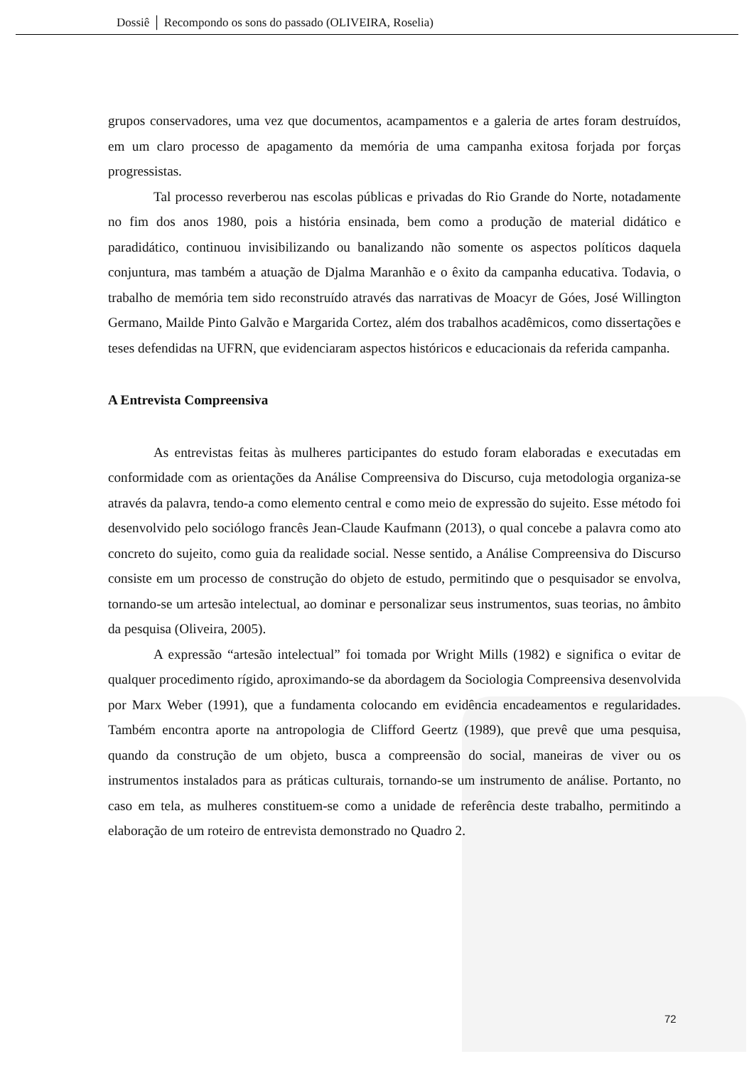Dossiê │ Recompondo os sons do passado (OLIVEIRA, Roselia)
grupos conservadores, uma vez que documentos, acampamentos e a galeria de artes foram destruídos, em um claro processo de apagamento da memória de uma campanha exitosa forjada por forças progressistas.
Tal processo reverberou nas escolas públicas e privadas do Rio Grande do Norte, notadamente no fim dos anos 1980, pois a história ensinada, bem como a produção de material didático e paradidático, continuou invisibilizando ou banalizando não somente os aspectos políticos daquela conjuntura, mas também a atuação de Djalma Maranhão e o êxito da campanha educativa. Todavia, o trabalho de memória tem sido reconstruído através das narrativas de Moacyr de Góes, José Willington Germano, Mailde Pinto Galvão e Margarida Cortez, além dos trabalhos acadêmicos, como dissertações e teses defendidas na UFRN, que evidenciaram aspectos históricos e educacionais da referida campanha.
A Entrevista Compreensiva
As entrevistas feitas às mulheres participantes do estudo foram elaboradas e executadas em conformidade com as orientações da Análise Compreensiva do Discurso, cuja metodologia organiza-se através da palavra, tendo-a como elemento central e como meio de expressão do sujeito. Esse método foi desenvolvido pelo sociólogo francês Jean-Claude Kaufmann (2013), o qual concebe a palavra como ato concreto do sujeito, como guia da realidade social. Nesse sentido, a Análise Compreensiva do Discurso consiste em um processo de construção do objeto de estudo, permitindo que o pesquisador se envolva, tornando-se um artesão intelectual, ao dominar e personalizar seus instrumentos, suas teorias, no âmbito da pesquisa (Oliveira, 2005).
A expressão “artesão intelectual” foi tomada por Wright Mills (1982) e significa o evitar de qualquer procedimento rígido, aproximando-se da abordagem da Sociologia Compreensiva desenvolvida por Marx Weber (1991), que a fundamenta colocando em evidência encadeamentos e regularidades. Também encontra aporte na antropologia de Clifford Geertz (1989), que prevê que uma pesquisa, quando da construção de um objeto, busca a compreensão do social, maneiras de viver ou os instrumentos instalados para as práticas culturais, tornando-se um instrumento de análise. Portanto, no caso em tela, as mulheres constituem-se como a unidade de referência deste trabalho, permitindo a elaboração de um roteiro de entrevista demonstrado no Quadro 2.
72